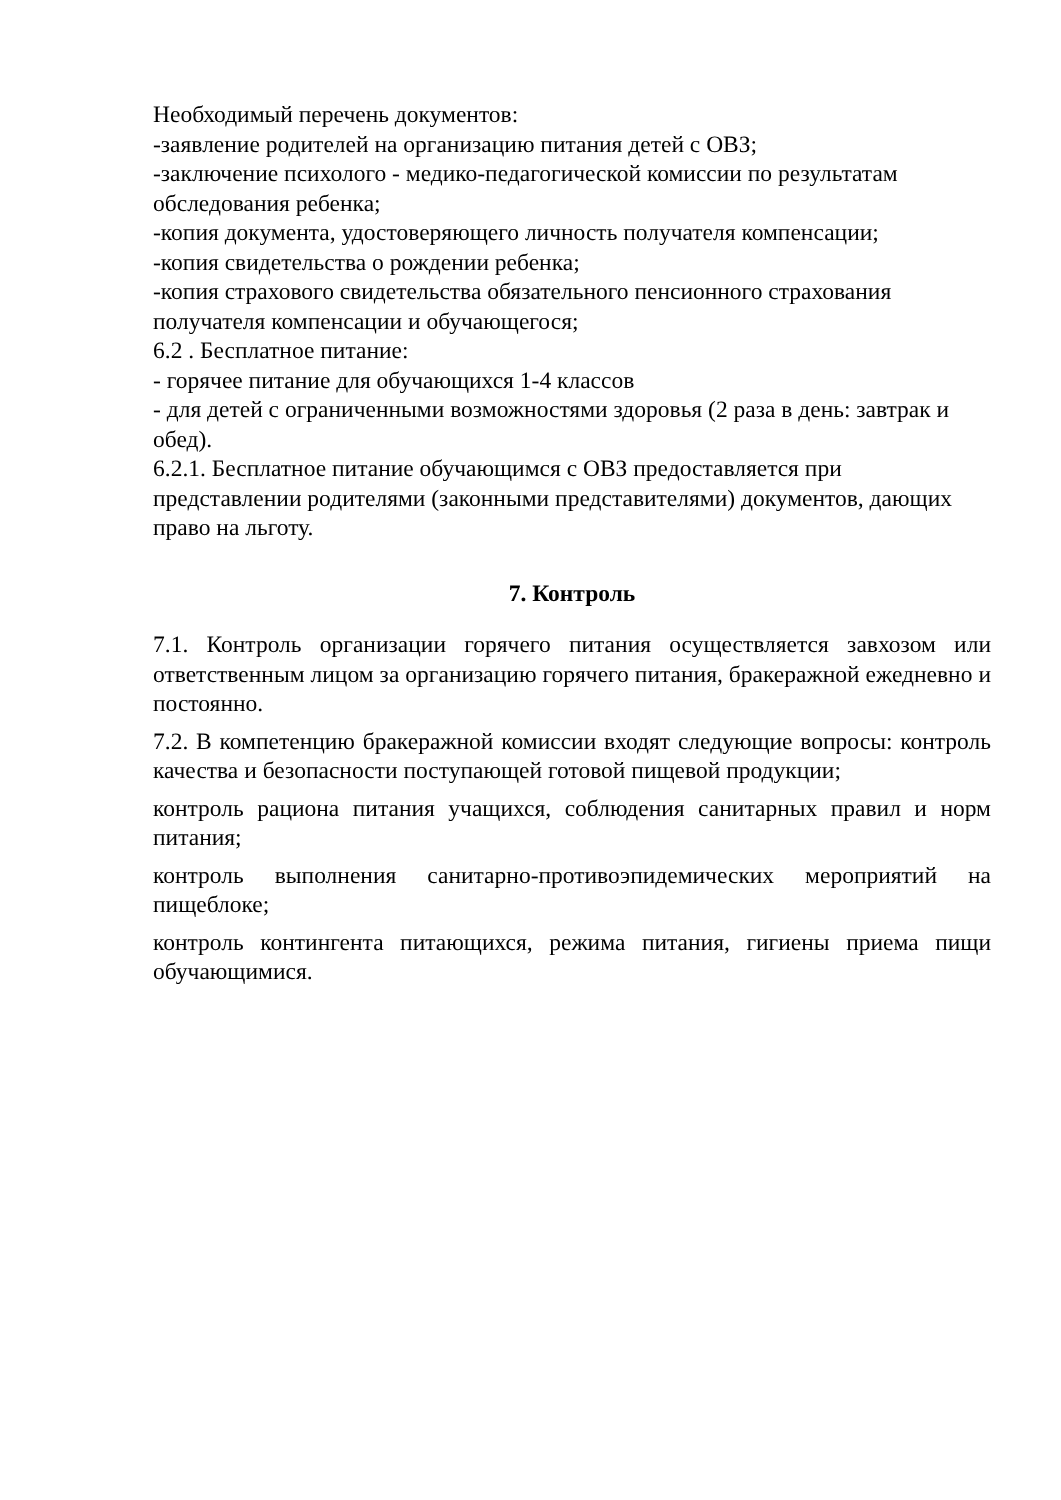Необходимый перечень документов:
-заявление родителей на организацию питания детей с ОВЗ;
-заключение психолого - медико-педагогической комиссии по результатам обследования ребенка;
-копия документа, удостоверяющего личность получателя компенсации;
-копия свидетельства о рождении ребенка;
-копия страхового свидетельства обязательного пенсионного страхования получателя компенсации и обучающегося;
6.2 . Бесплатное питание:
- горячее питание для обучающихся 1-4 классов
- для детей с ограниченными возможностями здоровья (2 раза в день: завтрак и обед).
6.2.1. Бесплатное питание обучающимся с ОВЗ предоставляется при представлении родителями (законными представителями) документов, дающих право на льготу.
7. Контроль
7.1. Контроль организации горячего питания осуществляется завхозом или ответственным лицом за организацию горячего питания, бракеражной ежедневно и постоянно.
7.2. В компетенцию бракеражной комиссии входят следующие вопросы: контроль качества и безопасности поступающей готовой пищевой продукции;
контроль рациона питания учащихся, соблюдения санитарных правил и норм питания;
контроль выполнения санитарно-противоэпидемических мероприятий на пищеблоке;
контроль контингента питающихся, режима питания, гигиены приема пищи обучающимися.